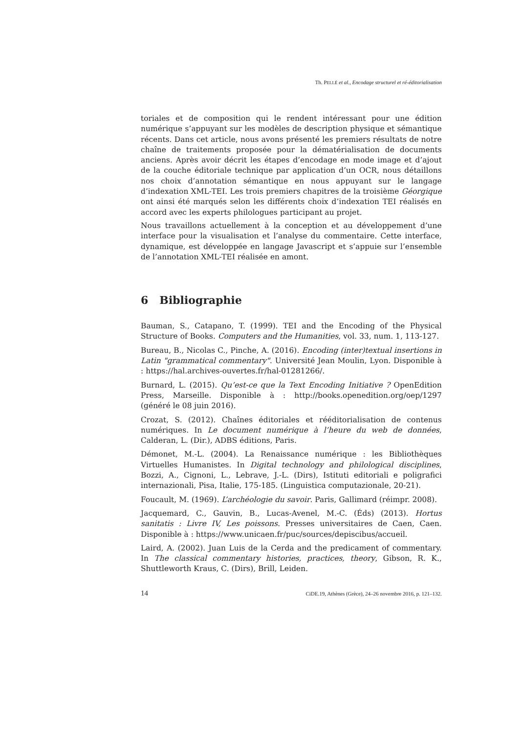Th. PELLÉ et al., Encodage structurel et ré-éditorialisation
toriales et de composition qui le rendent intéressant pour une édition numérique s’appuyant sur les modèles de description physique et sémantique récents. Dans cet article, nous avons présenté les premiers résultats de notre chaîne de traitements proposée pour la dématérialisation de documents anciens. Après avoir décrit les étapes d’encodage en mode image et d’ajout de la couche éditoriale technique par application d’un OCR, nous détaillons nos choix d’annotation sémantique en nous appuyant sur le langage d’indexation XML-TEI. Les trois premiers chapitres de la troisième Géorgique ont ainsi été marqués selon les différents choix d’indexation TEI réalisés en accord avec les experts philologues participant au projet.
Nous travaillons actuellement à la conception et au développement d’une interface pour la visualisation et l’analyse du commentaire. Cette interface, dynamique, est développée en langage Javascript et s’appuie sur l’ensemble de l’annotation XML-TEI réalisée en amont.
6 Bibliographie
Bauman, S., Catapano, T. (1999). TEI and the Encoding of the Physical Structure of Books. Computers and the Humanities, vol. 33, num. 1, 113-127.
Bureau, B., Nicolas C., Pinche, A. (2016). Encoding (inter)textual insertions in Latin "grammatical commentary". Université Jean Moulin, Lyon. Disponible à : https://hal.archives-ouvertes.fr/hal-01281266/.
Burnard, L. (2015). Qu’est-ce que la Text Encoding Initiative ? OpenEdition Press, Marseille. Disponible à : http://books.openedition.org/oep/1297 (généré le 08 juin 2016).
Crozat, S. (2012). Chaînes éditoriales et rééditorialisation de contenus numériques. In Le document numérique à l’heure du web de données, Calderan, L. (Dir.), ADBS éditions, Paris.
Démonet, M.-L. (2004). La Renaissance numérique : les Bibliothèques Virtuelles Humanistes. In Digital technology and philological disciplines, Bozzi, A., Cignoni, L., Lebrave, J.-L. (Dirs), Istituti editoriali e poligrafici internazionali, Pisa, Italie, 175-185. (Linguistica computazionale, 20-21).
Foucault, M. (1969). L’archéologie du savoir. Paris, Gallimard (réimpr. 2008).
Jacquemard, C., Gauvin, B., Lucas-Avenel, M.-C. (Éds) (2013). Hortus sanitatis : Livre IV, Les poissons. Presses universitaires de Caen, Caen. Disponible à : https://www.unicaen.fr/puc/sources/depiscibus/accueil.
Laird, A. (2002). Juan Luis de la Cerda and the predicament of commentary. In The classical commentary histories, practices, theory, Gibson, R. K., Shuttleworth Kraus, C. (Dirs), Brill, Leiden.
14 CiDE.19, Athènes (Grèce), 24–26 novembre 2016, p. 121–132.